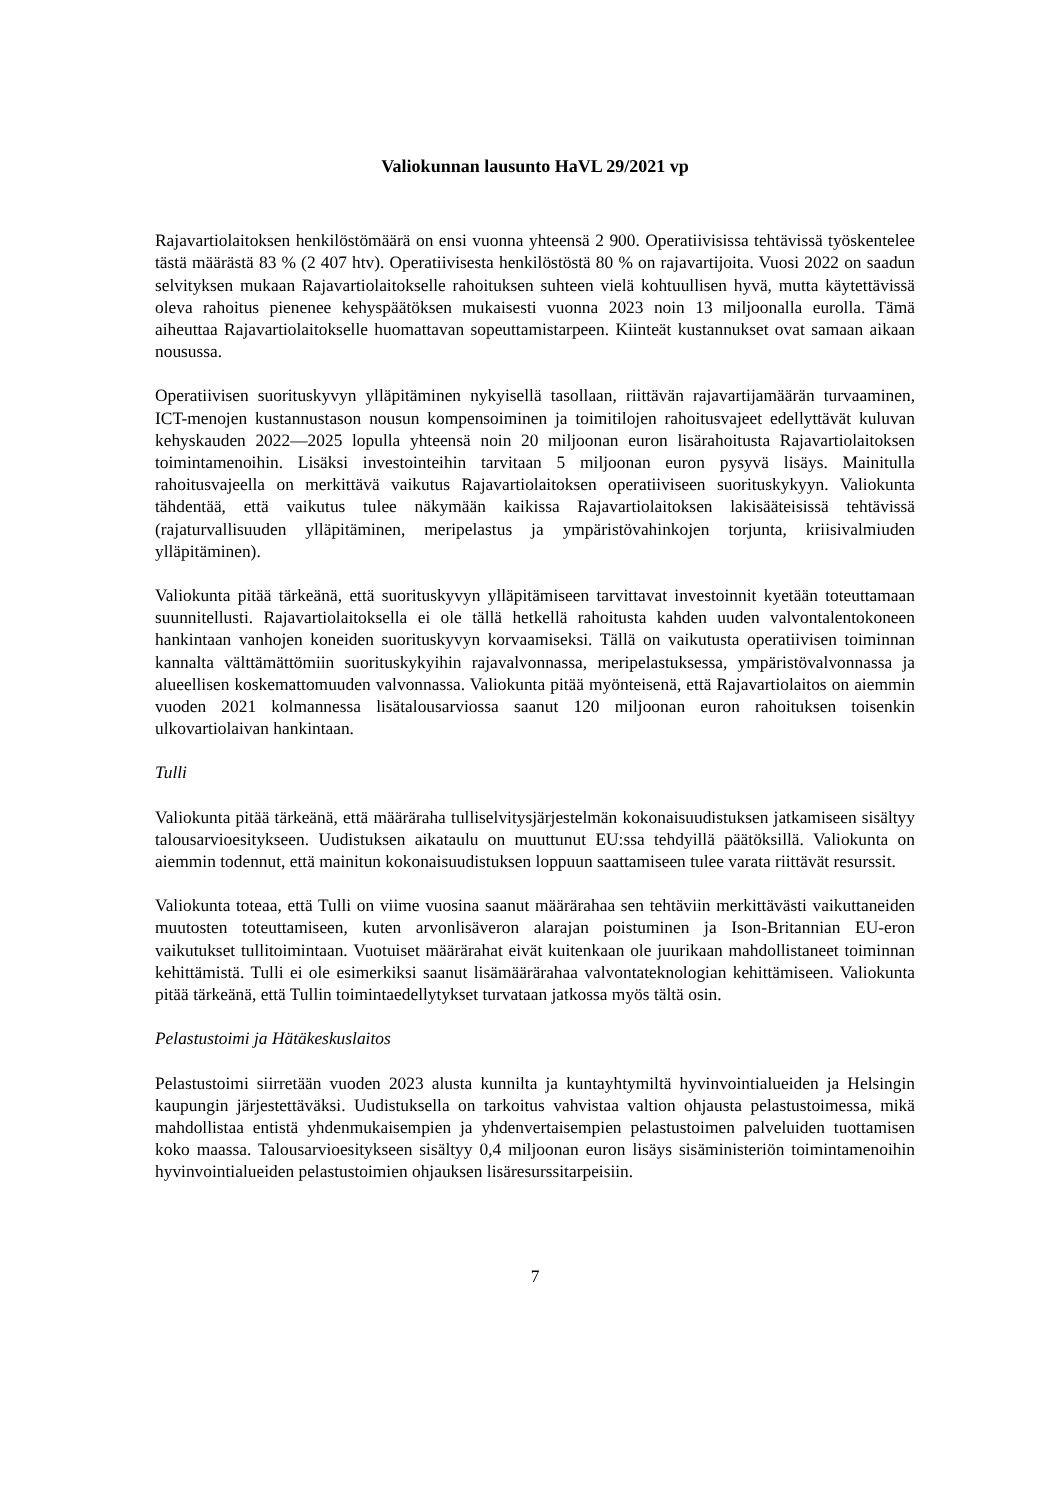Valiokunnan lausunto HaVL 29/2021 vp
Rajavartiolaitoksen henkilöstömäärä on ensi vuonna yhteensä 2 900. Operatiivisissa tehtävissä työskentelee tästä määrästä 83 % (2 407 htv). Operatiivisesta henkilöstöstä 80 % on rajavartijoita. Vuosi 2022 on saadun selvityksen mukaan Rajavartiolaitokselle rahoituksen suhteen vielä kohtuullisen hyvä, mutta käytettävissä oleva rahoitus pienenee kehyspäätöksen mukaisesti vuonna 2023 noin 13 miljoonalla eurolla. Tämä aiheuttaa Rajavartiolaitokselle huomattavan sopeuttamistarpeen. Kiinteät kustannukset ovat samaan aikaan nousussa.
Operatiivisen suorituskyvyn ylläpitäminen nykyisellä tasollaan, riittävän rajavartijamäärän turvaaminen, ICT-menojen kustannustason nousun kompensoiminen ja toimitilojen rahoitusvajeet edellyttävät kuluvan kehyskauden 2022—2025 lopulla yhteensä noin 20 miljoonan euron lisärahoitusta Rajavartiolaitoksen toimintamenoihin. Lisäksi investointeihin tarvitaan 5 miljoonan euron pysyvä lisäys. Mainitulla rahoitusvajeella on merkittävä vaikutus Rajavartiolaitoksen operatiiviseen suorituskykyyn. Valiokunta tähdentää, että vaikutus tulee näkymään kaikissa Rajavartiolaitoksen lakisääteisissä tehtävissä (rajaturvallisuuden ylläpitäminen, meripelastus ja ympäristövahinkojen torjunta, kriisivalmiuden ylläpitäminen).
Valiokunta pitää tärkeänä, että suorituskyvyn ylläpitämiseen tarvittavat investoinnit kyetään toteuttamaan suunnitellusti. Rajavartiolaitoksella ei ole tällä hetkellä rahoitusta kahden uuden valvontalentokoneen hankintaan vanhojen koneiden suorituskyvyn korvaamiseksi. Tällä on vaikutusta operatiivisen toiminnan kannalta välttämättömiin suorituskykyihin rajavalvonnassa, meripelastuksessa, ympäristövalvonnassa ja alueellisen koskemattomuuden valvonnassa. Valiokunta pitää myönteisenä, että Rajavartiolaitos on aiemmin vuoden 2021 kolmannessa lisätalousarviossa saanut 120 miljoonan euron rahoituksen toisenkin ulkovartiolaivan hankintaan.
Tulli
Valiokunta pitää tärkeänä, että määräraha tulliselvitysjärjestelmän kokonaisuudistuksen jatkamiseen sisältyy talousarvioesitykseen. Uudistuksen aikataulu on muuttunut EU:ssa tehdyillä päätöksillä. Valiokunta on aiemmin todennut, että mainitun kokonaisuudistuksen loppuun saattamiseen tulee varata riittävät resurssit.
Valiokunta toteaa, että Tulli on viime vuosina saanut määrärahaa sen tehtäviin merkittävästi vaikuttaneiden muutosten toteuttamiseen, kuten arvonlisäveron alarajan poistuminen ja Ison-Britannian EU-eron vaikutukset tullitoimintaan. Vuotuiset määrärahat eivät kuitenkaan ole juurikaan mahdollistaneet toiminnan kehittämistä. Tulli ei ole esimerkiksi saanut lisämäärärahaa valvontateknologian kehittämiseen. Valiokunta pitää tärkeänä, että Tullin toimintaedellytykset turvataan jatkossa myös tältä osin.
Pelastustoimi ja Hätäkeskuslaitos
Pelastustoimi siirretään vuoden 2023 alusta kunnilta ja kuntayhtymiltä hyvinvointialueiden ja Helsingin kaupungin järjestettäväksi. Uudistuksella on tarkoitus vahvistaa valtion ohjausta pelastustoimessa, mikä mahdollistaa entistä yhdenmukaisempien ja yhdenvertaisempien pelastustoimen palveluiden tuottamisen koko maassa. Talousarvioesitykseen sisältyy 0,4 miljoonan euron lisäys sisäministeriön toimintamenoihin hyvinvointialueiden pelastustoimien ohjauksen lisäresurssitarpeisiin.
7